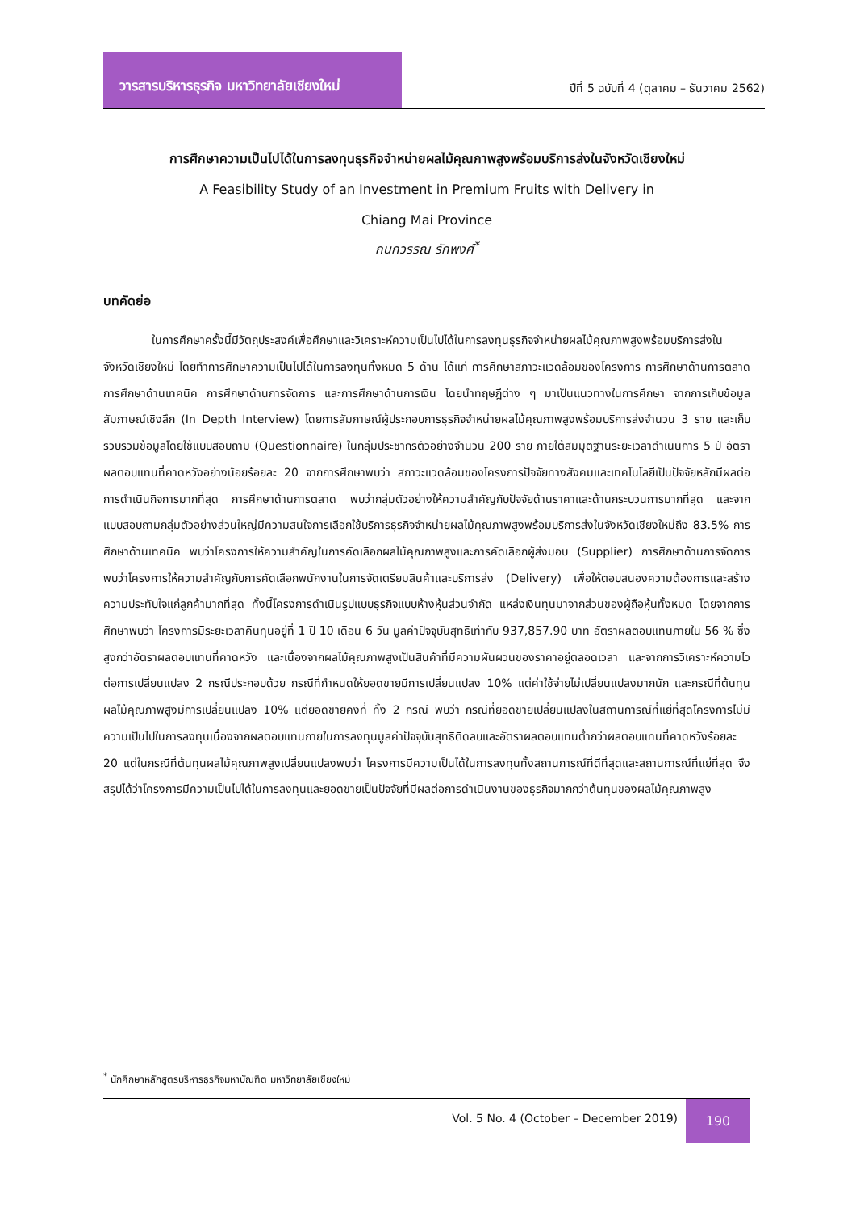วารสารบริหารธุรกิจ มหาวิทยาลัยเชียงใหม่
ปีที่ 5 ฉบับที่ 4 (ตุลาคม – ธันวาคม 2562)
การศึกษาความเป็นไปได้ในการลงทุนธุรกิจจำหน่ายผลไม้คุณภาพสูงพร้อมบริการส่งในจังหวัดเชียงใหม่
A Feasibility Study of an Investment in Premium Fruits with Delivery in
Chiang Mai Province
กนกวรรณ รักพงศ์<sup>*</sup>
บทคัดย่อ
ในการศึกษาครั้งนี้มีวัตถุประสงค์เพื่อศึกษาและวิเคราะห์ความเป็นไปได้ในการลงทุนธุรกิจจำหน่ายผลไม้คุณภาพสูงพร้อมบริการส่งในจังหวัดเชียงใหม่ โดยทำการศึกษาความเป็นไปได้ในการลงทุนทั้งหมด 5 ด้าน ได้แก่ การศึกษาสภาวะแวดล้อมของโครงการ การศึกษาด้านการตลาด การศึกษาด้านเทคนิค การศึกษาด้านการจัดการ และการศึกษาด้านการเงิน โดยนำทฤษฎีต่าง ๆ มาเป็นแนวทางในการศึกษา จากการเก็บข้อมูลสัมภาษณ์เชิงลึก (In Depth Interview) โดยการสัมภาษณ์ผู้ประกอบการธุรกิจจำหน่ายผลไม้คุณภาพสูงพร้อมบริการส่งจำนวน 3 ราย และเก็บรวบรวมข้อมูลโดยใช้แบบสอบถาม (Questionnaire) ในกลุ่มประชากรตัวอย่างจำนวน 200 ราย ภายใต้สมมุติฐานระยะเวลาดำเนินการ 5 ปี อัตราผลตอบแทนที่คาดหวังอย่างน้อยร้อยละ 20 จากการศึกษาพบว่า สภาวะแวดล้อมของโครงการปัจจัยทางสังคมและเทคโนโลยีเป็นปัจจัยหลักมีผลต่อการดำเนินกิจการมากที่สุด การศึกษาด้านการตลาด พบว่ากลุ่มตัวอย่างให้ความสำคัญกับปัจจัยด้านราคาและด้านกระบวนการมากที่สุด และจากแบบสอบถามกลุ่มตัวอย่างส่วนใหญ่มีความสนใจการเลือกใช้บริการธุรกิจจำหน่ายผลไม้คุณภาพสูงพร้อมบริการส่งในจังหวัดเชียงใหม่ถึง 83.5% การศึกษาด้านเทคนิค พบว่าโครงการให้ความสำคัญในการคัดเลือกผลไม้คุณภาพสูงและการคัดเลือกผู้ส่งมอบ (Supplier) การศึกษาด้านการจัดการ พบว่าโครงการให้ความสำคัญกับการคัดเลือกพนักงานในการจัดเตรียมสินค้าและบริการส่ง (Delivery) เพื่อให้ตอบสนองความต้องการและสร้างความประทับใจแก่ลูกค้ามากที่สุด ทั้งนี้โครงการดำเนินรูปแบบธุรกิจแบบห้างหุ้นส่วนจำกัด แหล่งเงินทุนมาจากส่วนของผู้ถือหุ้นทั้งหมด โดยจากการศึกษาพบว่า โครงการมีระยะเวลาคืนทุนอยู่ที่ 1 ปี 10 เดือน 6 วัน มูลค่าปัจจุบันสุทธิเท่ากับ 937,857.90 บาท อัตราผลตอบแทนภายใน 56 % ซึ่งสูงกว่าอัตราผลตอบแทนที่คาดหวัง และเนื่องจากผลไม้คุณภาพสูงเป็นสินค้าที่มีความผันผวนของราคาอยู่ตลอดเวลา และจากการวิเคราะห์ความไวต่อการเปลี่ยนแปลง 2 กรณีประกอบด้วย กรณีที่กำหนดให้ยอดขายมีการเปลี่ยนแปลง 10% แต่ค่าใช้จ่ายไม่เปลี่ยนแปลงมากนัก และกรณีที่ต้นทุนผลไม้คุณภาพสูงมีการเปลี่ยนแปลง 10% แต่ยอดขายคงที่ ทั้ง 2 กรณี พบว่า กรณีที่ยอดขายเปลี่ยนแปลงในสถานการณ์ที่แย่ที่สุดโครงการไม่มีความเป็นไปในการลงทุนเนื่องจากผลตอบแทนภายในการลงทุนมูลค่าปัจจุบันสุทธิติดลบและอัตราผลตอบแทนต่ำกว่าผลตอบแทนที่คาดหวังร้อยละ 20 แต่ในกรณีที่ต้นทุนผลไม้คุณภาพสูงเปลี่ยนแปลงพบว่า โครงการมีความเป็นได้ในการลงทุนทั้งสถานการณ์ที่ดีที่สุดและสถานการณ์ที่แย่ที่สุด จึงสรุปได้ว่าโครงการมีความเป็นไปได้ในการลงทุนและยอดขายเป็นปัจจัยที่มีผลต่อการดำเนินงานของธุรกิจมากกว่าต้นทุนของผลไม้คุณภาพสูง
<sup>*</sup> นักศึกษาหลักสูตรบริหารธุรกิจมหาบัณฑิต มหาวิทยาลัยเชียงใหม่
Vol. 5 No. 4 (October – December 2019)
190